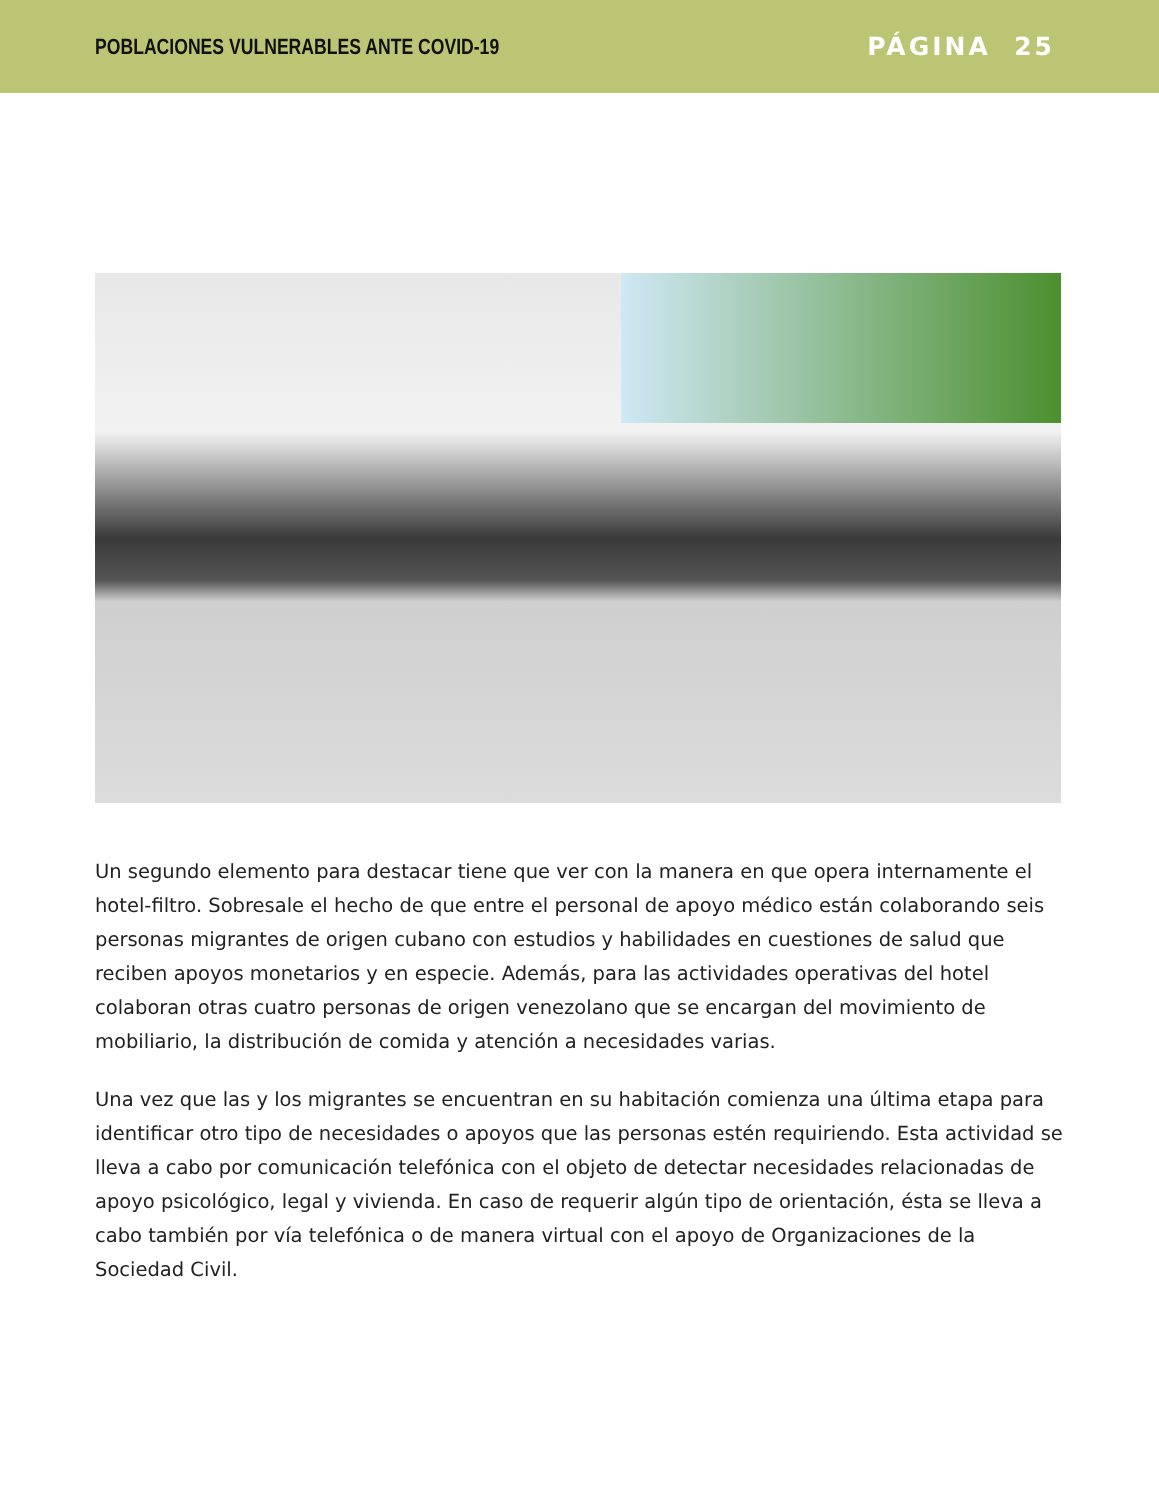POBLACIONES VULNERABLES ANTE COVID-19
PÁGINA 25
Un segundo elemento para destacar tiene que ver con la manera en que opera internamente el hotel-filtro. Sobresale el hecho de que entre el personal de apoyo médico están colaborando seis personas migrantes de origen cubano con estudios y habilidades en cuestiones de salud que reciben apoyos monetarios y en especie. Además, para las actividades operativas del hotel colaboran otras cuatro personas de origen venezolano que se encargan del movimiento de mobiliario, la distribución de comida y atención a necesidades varias.
Una vez que las y los migrantes se encuentran en su habitación comienza una última etapa para identificar otro tipo de necesidades o apoyos que las personas estén requiriendo. Esta actividad se lleva a cabo por comunicación telefónica con el objeto de detectar necesidades relacionadas de apoyo psicológico, legal y vivienda. En caso de requerir algún tipo de orientación, ésta se lleva a cabo también por vía telefónica o de manera virtual con el apoyo de Organizaciones de la Sociedad Civil.